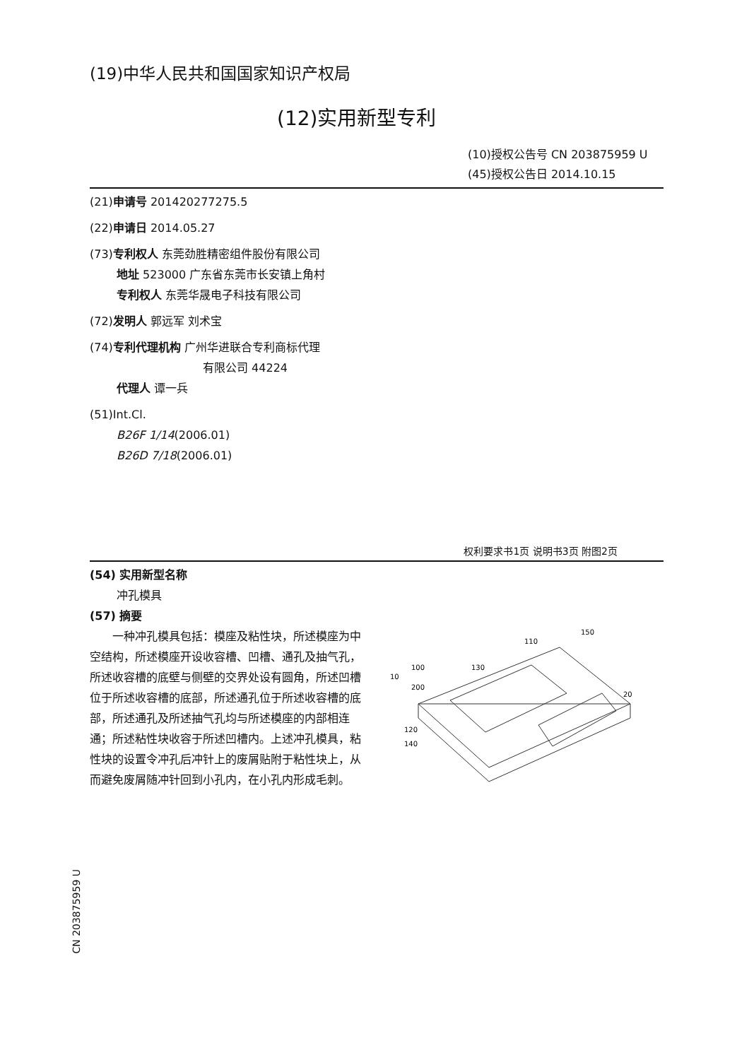(19)中华人民共和国国家知识产权局
(12)实用新型专利
(10)授权公告号 CN 203875959 U
(45)授权公告日 2014.10.15
(21)申请号 201420277275.5
(22)申请日 2014.05.27
(73)专利权人 东莞劲胜精密组件股份有限公司
地址 523000 广东省东莞市长安镇上角村
专利权人 东莞华晟电子科技有限公司
(72)发明人 郭远军 刘术宝
(74)专利代理机构 广州华进联合专利商标代理
有限公司 44224
代理人 谭一兵
(51)Int.Cl.
B26F 1/14(2006.01)
B26D 7/18(2006.01)
权利要求书1页 说明书3页 附图2页
(54) 实用新型名称
冲孔模具
(57) 摘要
一种冲孔模具包括：模座及粘性块，所述模座为中空结构，所述模座开设收容槽、凹槽、通孔及抽气孔，所述收容槽的底壁与侧壁的交界处设有圆角，所述凹槽位于所述收容槽的底部，所述通孔位于所述收容槽的底部，所述通孔及所述抽气孔均与所述模座的内部相连通；所述粘性块收容于所述凹槽内。上述冲孔模具，粘性块的设置令冲孔后冲针上的废屑贴附于粘性块上，从而避免废屑随冲针回到小孔内，在小孔内形成毛刺。
110
150
100
10
200
130
20
120
140
CN 203875959 U